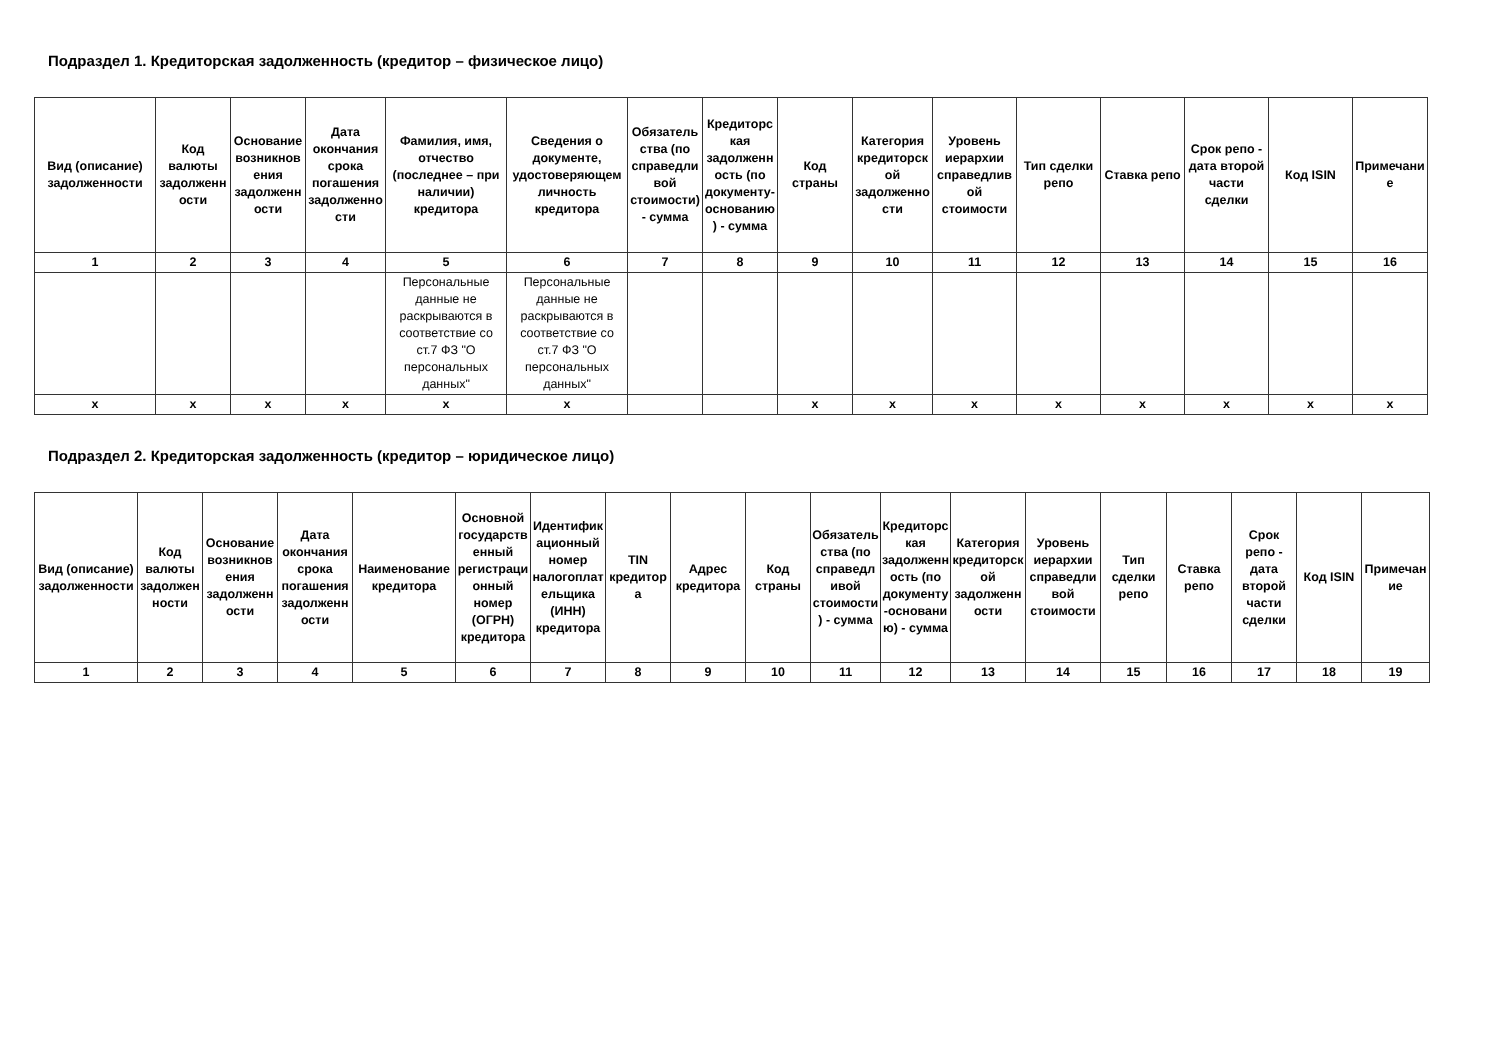Подраздел 1. Кредиторская задолженность (кредитор – физическое лицо)
| Вид (описание) задолженности | Код валюты задолженности | Основание возникновения задолженности | Дата окончания срока погашения задолженности | Фамилия, имя, отчество (последнее – при наличии) кредитора | Сведения о документе, удостоверяющем личность кредитора | Обязательства (по справедливой стоимости) - сумма | Кредиторская задолженность (по документу-основанию) - сумма | Код страны | Категория кредиторской задолженности | Уровень иерархии справедливой стоимости | Тип сделки репо | Ставка репо | Срок репо - дата второй части сделки | Код ISIN | Примечание |
| --- | --- | --- | --- | --- | --- | --- | --- | --- | --- | --- | --- | --- | --- | --- | --- |
| 1 | 2 | 3 | 4 | 5 | 6 | 7 | 8 | 9 | 10 | 11 | 12 | 13 | 14 | 15 | 16 |
| | | | | Персональные данные не раскрываются в соответствие со ст.7 ФЗ "О персональных данных" | Персональные данные не раскрываются в соответствие со ст.7 ФЗ "О персональных данных" | | | | | | | | | | |
| x | x | x | x | x | x | | | x | x | x | x | x | x | x | x |
Подраздел 2. Кредиторская задолженность (кредитор – юридическое лицо)
| Вид (описание) задолженности | Код валюты задолженности | Основание возникновения задолженности | Дата окончания срока погашения задолженности | Наименование кредитора | Основной государственный регистрационный номер (ОГРН) кредитора | Идентификационный номер налогоплательщика (ИНН) кредитора | TIN кредитора | Адрес кредитора | Код страны | Обязательства (по справедливой стоимости) - сумма | Кредиторская задолженность (по документу-основанию) - сумма | Категория кредиторской задолженности | Уровень иерархии справедливой стоимости | Тип сделки репо | Ставка репо | Срок репо - дата второй части сделки | Код ISIN | Примечание |
| --- | --- | --- | --- | --- | --- | --- | --- | --- | --- | --- | --- | --- | --- | --- | --- | --- | --- | --- |
| 1 | 2 | 3 | 4 | 5 | 6 | 7 | 8 | 9 | 10 | 11 | 12 | 13 | 14 | 15 | 16 | 17 | 18 | 19 |